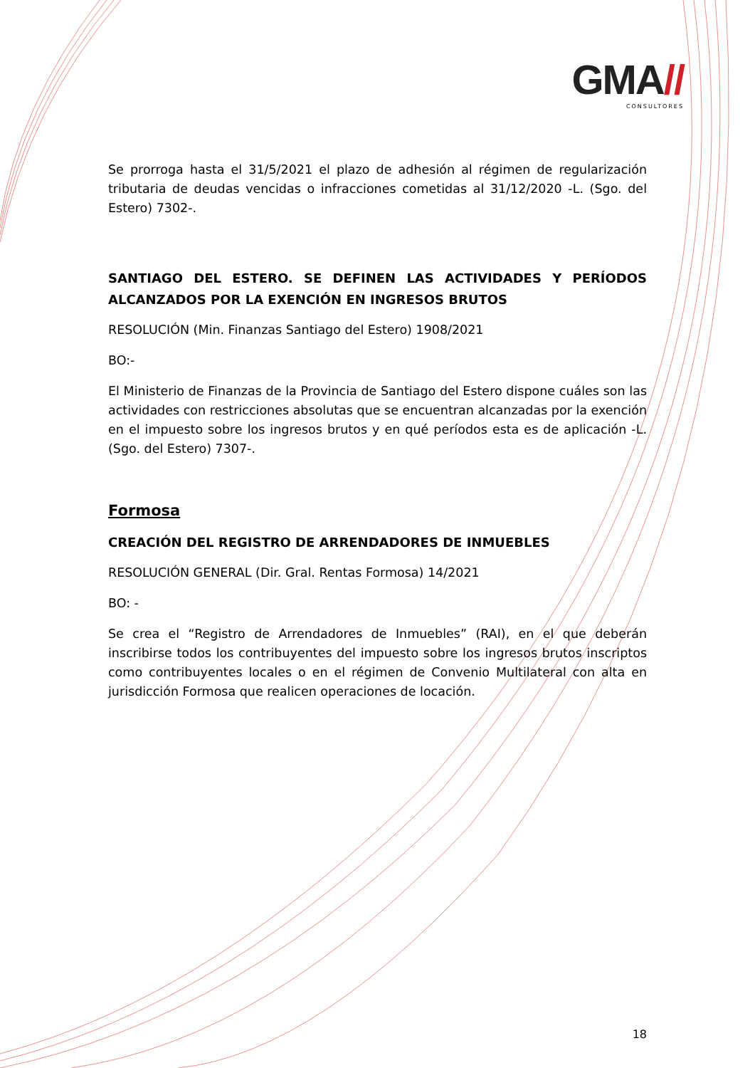GMA//
CONSULTORES
Se prorroga hasta el 31/5/2021 el plazo de adhesión al régimen de regularización tributaria de deudas vencidas o infracciones cometidas al 31/12/2020 -L. (Sgo. del Estero) 7302-.
SANTIAGO DEL ESTERO. SE DEFINEN LAS ACTIVIDADES Y PERÍODOS ALCANZADOS POR LA EXENCIÓN EN INGRESOS BRUTOS
RESOLUCIÓN (Min. Finanzas Santiago del Estero) 1908/2021
BO:-
El Ministerio de Finanzas de la Provincia de Santiago del Estero dispone cuáles son las actividades con restricciones absolutas que se encuentran alcanzadas por la exención en el impuesto sobre los ingresos brutos y en qué períodos esta es de aplicación -L. (Sgo. del Estero) 7307-.
Formosa
CREACIÓN DEL REGISTRO DE ARRENDADORES DE INMUEBLES
RESOLUCIÓN GENERAL (Dir. Gral. Rentas Formosa) 14/2021
BO: -
Se crea el “Registro de Arrendadores de Inmuebles” (RAI), en el que deberán inscribirse todos los contribuyentes del impuesto sobre los ingresos brutos inscriptos como contribuyentes locales o en el régimen de Convenio Multilateral con alta en jurisdicción Formosa que realicen operaciones de locación.
18